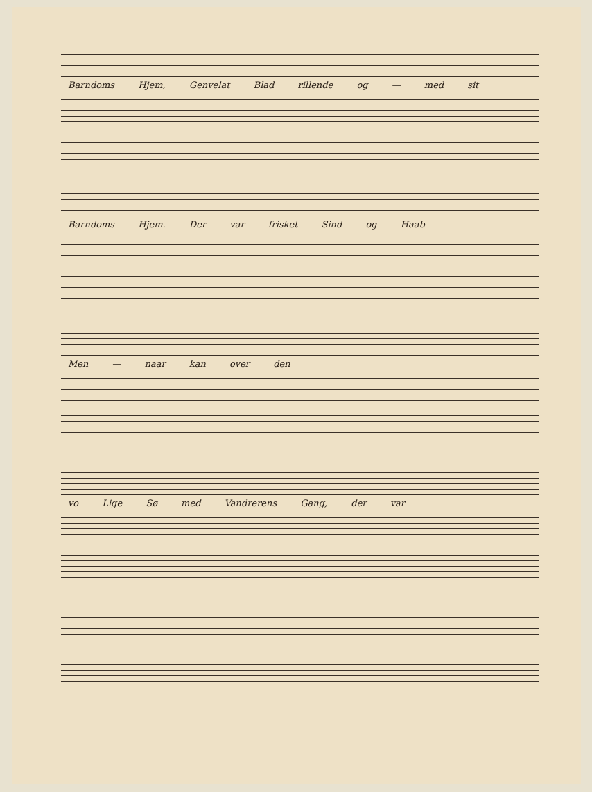Barndoms Hjem, Genvelat Blad rillende og — med sit
Barndoms Hjem. Der var frisket Sind og Haab
Men — naar kan over den
vo Lige Sø med Vandrerens Gang, der var